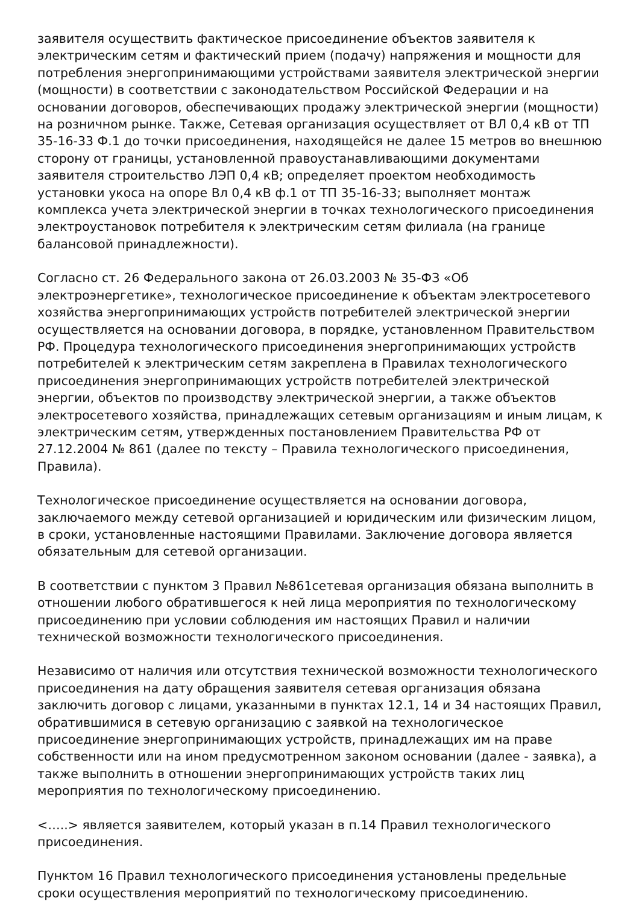заявителя осуществить фактическое присоединение объектов заявителя к электрическим сетям и фактический прием (подачу) напряжения и мощности для потребления энергопринимающими устройствами заявителя электрической энергии (мощности) в соответствии с законодательством Российской Федерации и на основании договоров, обеспечивающих продажу электрической энергии (мощности) на розничном рынке. Также, Сетевая организация осуществляет от ВЛ 0,4 кВ от ТП 35-16-33 Ф.1 до точки присоединения, находящейся не далее 15 метров во внешнюю сторону от границы, установленной правоустанавливающими документами заявителя строительство ЛЭП 0,4 кВ; определяет проектом необходимость установки укоса на опоре Вл 0,4 кВ ф.1 от ТП 35-16-33; выполняет монтаж комплекса учета электрической энергии в точках технологического присоединения электроустановок потребителя к электрическим сетям филиала (на границе балансовой принадлежности).
Согласно ст. 26 Федерального закона от 26.03.2003 № 35-ФЗ «Об электроэнергетике», технологическое присоединение к объектам электросетевого хозяйства энергопринимающих устройств потребителей электрической энергии осуществляется на основании договора, в порядке, установленном Правительством РФ. Процедура технологического присоединения энергопринимающих устройств потребителей к электрическим сетям закреплена в Правилах технологического присоединения энергопринимающих устройств потребителей электрической энергии, объектов по производству электрической энергии, а также объектов электросетевого хозяйства, принадлежащих сетевым организациям и иным лицам, к электрическим сетям, утвержденных постановлением Правительства РФ от 27.12.2004 № 861 (далее по тексту – Правила технологического присоединения, Правила).
Технологическое присоединение осуществляется на основании договора, заключаемого между сетевой организацией и юридическим или физическим лицом, в сроки, установленные настоящими Правилами. Заключение договора является обязательным для сетевой организации.
В соответствии с пунктом 3 Правил №861сетевая организация обязана выполнить в отношении любого обратившегося к ней лица мероприятия по технологическому присоединению при условии соблюдения им настоящих Правил и наличии технической возможности технологического присоединения.
Независимо от наличия или отсутствия технической возможности технологического присоединения на дату обращения заявителя сетевая организация обязана заключить договор с лицами, указанными в пунктах 12.1, 14 и 34 настоящих Правил, обратившимися в сетевую организацию с заявкой на технологическое присоединение энергопринимающих устройств, принадлежащих им на праве собственности или на ином предусмотренном законом основании (далее - заявка), а также выполнить в отношении энергопринимающих устройств таких лиц мероприятия по технологическому присоединению.
<…..> является заявителем, который указан в п.14 Правил технологического присоединения.
Пунктом 16 Правил технологического присоединения установлены предельные сроки осуществления мероприятий по технологическому присоединению.